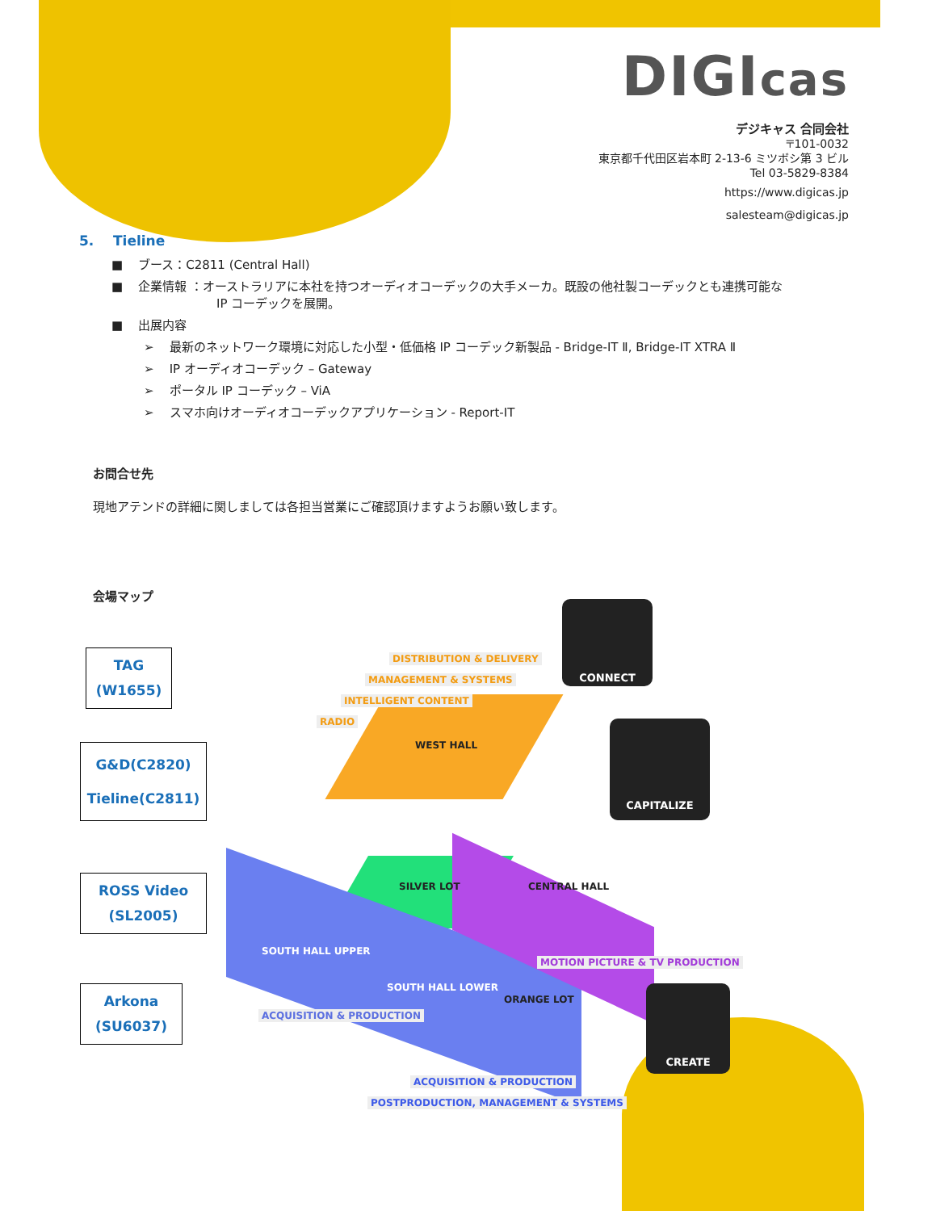DIGIcas
デジキャス 合同会社
〒101-0032
東京都千代田区岩本町 2-13-6 ミツボシ第 3 ビル
Tel 03-5829-8384
https://www.digicas.jp
salesteam@digicas.jp
5. Tieline
■ ブース：C2811 (Central Hall)
■ 企業情報 ：オーストラリアに本社を持つオーディオコーデックの大手メーカ。既設の他社製コーデックとも連携可能な
IP コーデックを展開。
■ 出展内容
➢ 最新のネットワーク環境に対応した小型・低価格 IP コーデック新製品 - Bridge-IT Ⅱ, Bridge-IT XTRA Ⅱ
➢ IP オーディオコーデック – Gateway
➢ ポータル IP コーデック – ViA
➢ スマホ向けオーディオコーデックアプリケーション - Report-IT
お問合せ先
現地アテンドの詳細に関しましては各担当営業にご確認頂けますようお願い致します。
会場マップ
TAG
(W1655)
G&D(C2820)
Tieline(C2811)
ROSS Video
(SL2005)
Arkona
(SU6037)
DISTRIBUTION & DELIVERY
MANAGEMENT & SYSTEMS
INTELLIGENT CONTENT
RADIO
WEST HALL
SILVER LOT CENTRAL HALL
MOTION PICTURE & TV PRODUCTION
SOUTH HALL UPPER
SOUTH HALL LOWER
ORANGE LOT
ACQUISITION & PRODUCTION
ACQUISITION & PRODUCTION
POSTPRODUCTION, MANAGEMENT & SYSTEMS
CONNECT
CAPITALIZE
CREATE